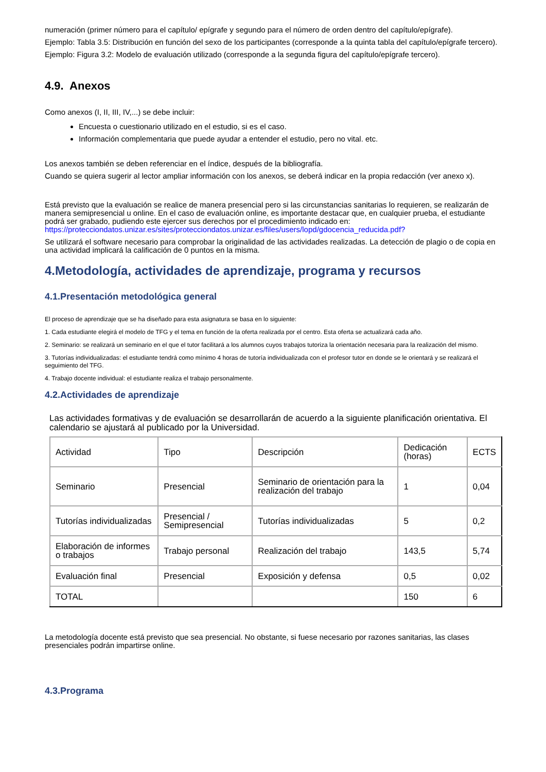numeración (primer número para el capítulo/ epígrafe y segundo para el número de orden dentro del capítulo/epígrafe).
Ejemplo: Tabla 3.5: Distribución en función del sexo de los participantes (corresponde a la quinta tabla del capítulo/epígrafe tercero).
Ejemplo: Figura 3.2: Modelo de evaluación utilizado (corresponde a la segunda figura del capítulo/epígrafe tercero).
4.9. Anexos
Como anexos (I, II, III, IV,...) se debe incluir:
Encuesta o cuestionario utilizado en el estudio, si es el caso.
Información complementaria que puede ayudar a entender el estudio, pero no vital. etc.
Los anexos también se deben referenciar en el índice, después de la bibliografía.
Cuando se quiera sugerir al lector ampliar información con los anexos, se deberá indicar en la propia redacción (ver anexo x).
Está previsto que la evaluación se realice de manera presencial pero si las circunstancias sanitarias lo requieren, se realizarán de manera semipresencial u online. En el caso de evaluación online, es importante destacar que, en cualquier prueba, el estudiante podrá ser grabado, pudiendo este ejercer sus derechos por el procedimiento indicado en: https://protecciondatos.unizar.es/sites/protecciondatos.unizar.es/files/users/lopd/gdocencia_reducida.pdf?
Se utilizará el software necesario para comprobar la originalidad de las actividades realizadas. La detección de plagio o de copia en una actividad implicará la calificación de 0 puntos en la misma.
4.Metodología, actividades de aprendizaje, programa y recursos
4.1.Presentación metodológica general
El proceso de aprendizaje que se ha diseñado para esta asignatura se basa en lo siguiente:
1. Cada estudiante elegirá el modelo de TFG y el tema en función de la oferta realizada por el centro. Esta oferta se actualizará cada año.
2. Seminario: se realizará un seminario en el que el tutor facilitará a los alumnos cuyos trabajos tutoriza la orientación necesaria para la realización del mismo.
3. Tutorías individualizadas: el estudiante tendrá como mínimo 4 horas de tutoría individualizada con el profesor tutor en donde se le orientará y se realizará el seguimiento del TFG.
4. Trabajo docente individual: el estudiante realiza el trabajo personalmente.
4.2.Actividades de aprendizaje
Las actividades formativas y de evaluación se desarrollarán de acuerdo a la siguiente planificación orientativa. El calendario se ajustará al publicado por la Universidad.
| Actividad | Tipo | Descripción | Dedicación (horas) | ECTS |
| Seminario | Presencial | Seminario de orientación para la realización del trabajo | 1 | 0,04 |
| Tutorías individualizadas | Presencial / Semipresencial | Tutorías individualizadas | 5 | 0,2 |
| Elaboración de informes o trabajos | Trabajo personal | Realización del trabajo | 143,5 | 5,74 |
| Evaluación final | Presencial | Exposición y defensa | 0,5 | 0,02 |
| TOTAL | | | 150 | 6 |
La metodología docente está previsto que sea presencial. No obstante, si fuese necesario por razones sanitarias, las clases presenciales podrán impartirse online.
4.3.Programa